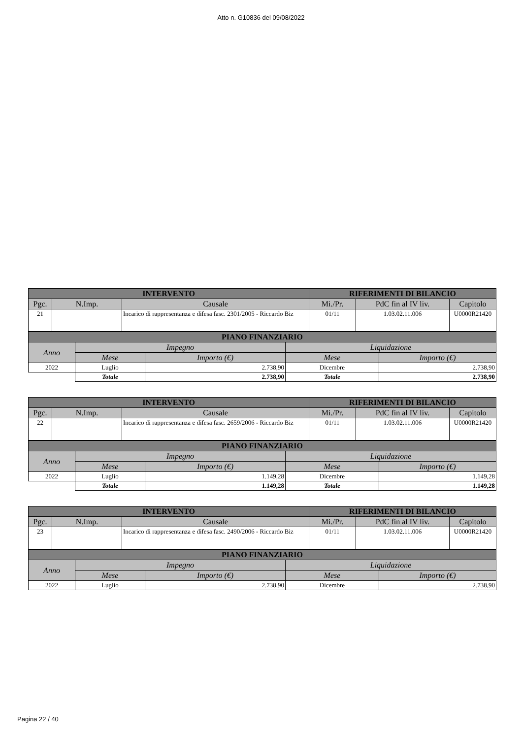Atto n. G10836 del 09/08/2022
| INTERVENTO | | | RIFERIMENTI DI BILANCIO | | |
| --- | --- | --- | --- | --- | --- |
| Pgc. | N.Imp. | Causale | Mi./Pr. | PdC fin al IV liv. | Capitolo |
| 21 | | Incarico di rappresentanza e difesa fasc. 2301/2005 - Riccardo Biz | 01/11 | 1.03.02.11.006 | U0000R21420 |
| PIANO FINANZIARIO | | | | |
| --- | --- | --- | --- | --- |
| Anno | Impegno | | Liquidazione | |
| | Mese | Importo (€) | Mese | Importo (€) |
| 2022 | Luglio | 2.738,90 | Dicembre | 2.738,90 |
| | Totale | 2.738,90 | Totale | 2.738,90 |
| INTERVENTO | | | RIFERIMENTI DI BILANCIO | | |
| --- | --- | --- | --- | --- | --- |
| Pgc. | N.Imp. | Causale | Mi./Pr. | PdC fin al IV liv. | Capitolo |
| 22 | | Incarico di rappresentanza e difesa fasc. 2659/2006 - Riccardo Biz | 01/11 | 1.03.02.11.006 | U0000R21420 |
| PIANO FINANZIARIO | | | | |
| --- | --- | --- | --- | --- |
| Anno | Impegno | | Liquidazione | |
| | Mese | Importo (€) | Mese | Importo (€) |
| 2022 | Luglio | 1.149,28 | Dicembre | 1.149,28 |
| | Totale | 1.149,28 | Totale | 1.149,28 |
| INTERVENTO | | | RIFERIMENTI DI BILANCIO | | |
| --- | --- | --- | --- | --- | --- |
| Pgc. | N.Imp. | Causale | Mi./Pr. | PdC fin al IV liv. | Capitolo |
| 23 | | Incarico di rappresentanza e difesa fasc. 2490/2006 - Riccardo Biz | 01/11 | 1.03.02.11.006 | U0000R21420 |
| PIANO FINANZIARIO | | | | |
| --- | --- | --- | --- | --- |
| Anno | Impegno | | Liquidazione | |
| | Mese | Importo (€) | Mese | Importo (€) |
| 2022 | Luglio | 2.738,90 | Dicembre | 2.738,90 |
Pagina 22 / 40